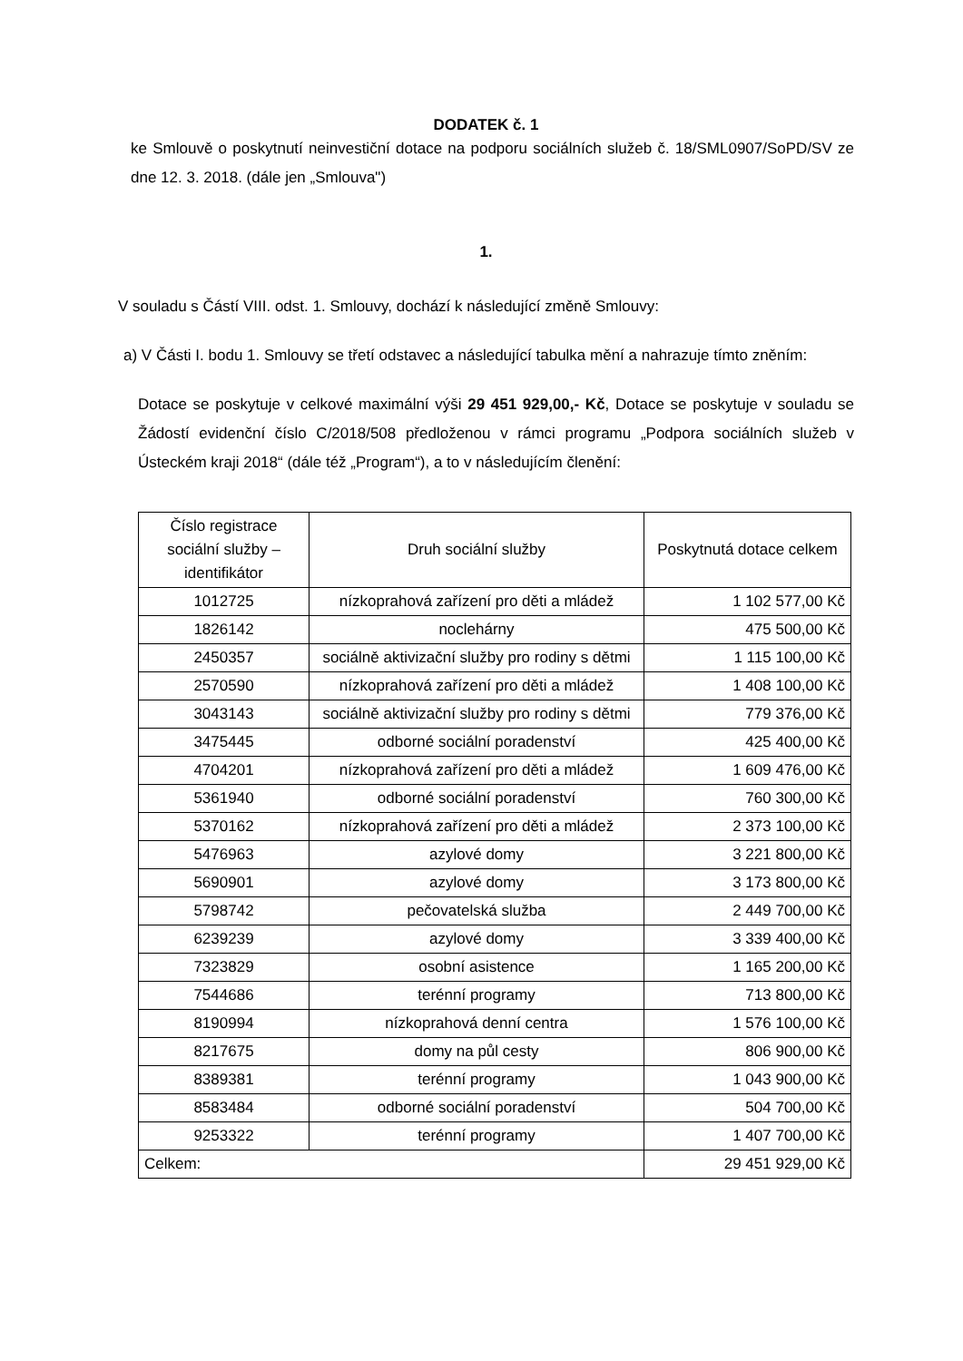DODATEK č. 1
ke Smlouvě o poskytnutí neinvestiční dotace na podporu sociálních služeb č. 18/SML0907/SoPD/SV ze dne 12. 3. 2018. (dále jen „Smlouva")
1.
V souladu s Částí VIII. odst. 1. Smlouvy, dochází k následující změně Smlouvy:
a) V Části I. bodu 1. Smlouvy se třetí odstavec a následující tabulka mění a nahrazuje tímto zněním:
Dotace se poskytuje v celkové maximální výši 29 451 929,00,- Kč, Dotace se poskytuje v souladu se Žádostí evidenční číslo C/2018/508 předloženou v rámci programu „Podpora sociálních služeb v Ústeckém kraji 2018“ (dále též „Program“), a to v následujícím členění:
| Číslo registrace sociální služby – identifikátor | Druh sociální služby | Poskytnutá dotace celkem |
| --- | --- | --- |
| 1012725 | nízkoprahová zařízení pro děti a mládež | 1 102 577,00 Kč |
| 1826142 | noclehárny | 475 500,00 Kč |
| 2450357 | sociálně aktivizační služby pro rodiny s dětmi | 1 115 100,00 Kč |
| 2570590 | nízkoprahová zařízení pro děti a mládež | 1 408 100,00 Kč |
| 3043143 | sociálně aktivizační služby pro rodiny s dětmi | 779 376,00 Kč |
| 3475445 | odborné sociální poradenství | 425 400,00 Kč |
| 4704201 | nízkoprahová zařízení pro děti a mládež | 1 609 476,00 Kč |
| 5361940 | odborné sociální poradenství | 760 300,00 Kč |
| 5370162 | nízkoprahová zařízení pro děti a mládež | 2 373 100,00 Kč |
| 5476963 | azylové domy | 3 221 800,00 Kč |
| 5690901 | azylové domy | 3 173 800,00 Kč |
| 5798742 | pečovatelská služba | 2 449 700,00 Kč |
| 6239239 | azylové domy | 3 339 400,00 Kč |
| 7323829 | osobní asistence | 1 165 200,00 Kč |
| 7544686 | terénní programy | 713 800,00 Kč |
| 8190994 | nízkoprahová denní centra | 1 576 100,00 Kč |
| 8217675 | domy na půl cesty | 806 900,00 Kč |
| 8389381 | terénní programy | 1 043 900,00 Kč |
| 8583484 | odborné sociální poradenství | 504 700,00 Kč |
| 9253322 | terénní programy | 1 407 700,00 Kč |
| Celkem: | | 29 451 929,00 Kč |